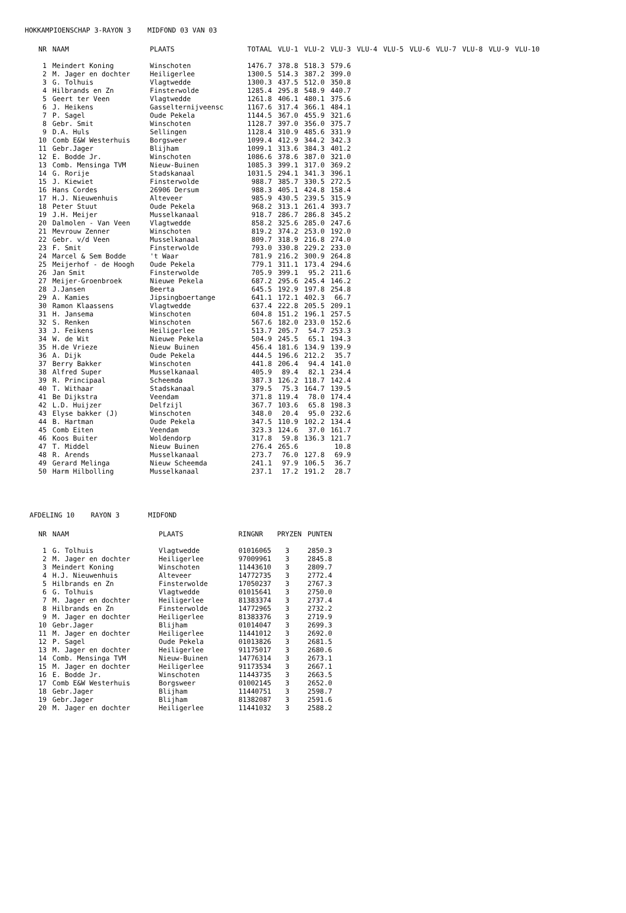HOKKAMPIOENSCHAP 3-RAYON 3 MIDFOND 03 VAN 03
| NR | NAAM | PLAATS | TOTAAL | VLU-1 | VLU-2 | VLU-3 | VLU-4 | VLU-5 | VLU-6 | VLU-7 | VLU-8 | VLU-9 | VLU-10 |
| --- | --- | --- | --- | --- | --- | --- | --- | --- | --- | --- | --- | --- | --- |
| 1 | Meindert Koning | Winschoten | 1476.7 | 378.8 | 518.3 | 579.6 | | | | | | | |
| 2 | M. Jager en dochter | Heiligerlee | 1300.5 | 514.3 | 387.2 | 399.0 | | | | | | | |
| 3 | G. Tolhuis | Vlagtwedde | 1300.3 | 437.5 | 512.0 | 350.8 | | | | | | | |
| 4 | Hilbrands en Zn | Finsterwolde | 1285.4 | 295.8 | 548.9 | 440.7 | | | | | | | |
| 5 | Geert ter Veen | Vlagtwedde | 1261.8 | 406.1 | 480.1 | 375.6 | | | | | | | |
| 6 | J. Heikens | Gasselternijveensc | 1167.6 | 317.4 | 366.1 | 484.1 | | | | | | | |
| 7 | P. Sagel | Oude Pekela | 1144.5 | 367.0 | 455.9 | 321.6 | | | | | | | |
| 8 | Gebr. Smit | Winschoten | 1128.7 | 397.0 | 356.0 | 375.7 | | | | | | | |
| 9 | D.A. Huls | Sellingen | 1128.4 | 310.9 | 485.6 | 331.9 | | | | | | | |
| 10 | Comb E&W Westerhuis | Borgsweer | 1099.4 | 412.9 | 344.2 | 342.3 | | | | | | | |
| 11 | Gebr.Jager | Blijham | 1099.1 | 313.6 | 384.3 | 401.2 | | | | | | | |
| 12 | E. Bodde Jr. | Winschoten | 1086.6 | 378.6 | 387.0 | 321.0 | | | | | | | |
| 13 | Comb. Mensinga TVM | Nieuw-Buinen | 1085.3 | 399.1 | 317.0 | 369.2 | | | | | | | |
| 14 | G. Rorije | Stadskanaal | 1031.5 | 294.1 | 341.3 | 396.1 | | | | | | | |
| 15 | J. Kiewiet | Finsterwolde | 988.7 | 385.7 | 330.5 | 272.5 | | | | | | | |
| 16 | Hans Cordes | 26906 Dersum | 988.3 | 405.1 | 424.8 | 158.4 | | | | | | | |
| 17 | H.J. Nieuwenhuis | Alteveer | 985.9 | 430.5 | 239.5 | 315.9 | | | | | | | |
| 18 | Peter Stuut | Oude Pekela | 968.2 | 313.1 | 261.4 | 393.7 | | | | | | | |
| 19 | J.H. Meijer | Musselkanaal | 918.7 | 286.7 | 286.8 | 345.2 | | | | | | | |
| 20 | Dalmolen - Van Veen | Vlagtwedde | 858.2 | 325.6 | 285.0 | 247.6 | | | | | | | |
| 21 | Mevrouw Zenner | Winschoten | 819.2 | 374.2 | 253.0 | 192.0 | | | | | | | |
| 22 | Gebr. v/d Veen | Musselkanaal | 809.7 | 318.9 | 216.8 | 274.0 | | | | | | | |
| 23 | F. Smit | Finsterwolde | 793.0 | 330.8 | 229.2 | 233.0 | | | | | | | |
| 24 | Marcel & Sem Bodde | 't Waar | 781.9 | 216.2 | 300.9 | 264.8 | | | | | | | |
| 25 | Meijerhof - de Hoogh | Oude Pekela | 779.1 | 311.1 | 173.4 | 294.6 | | | | | | | |
| 26 | Jan Smit | Finsterwolde | 705.9 | 399.1 | 95.2 | 211.6 | | | | | | | |
| 27 | Meijer-Groenbroek | Nieuwe Pekela | 687.2 | 295.6 | 245.4 | 146.2 | | | | | | | |
| 28 | J.Jansen | Beerta | 645.5 | 192.9 | 197.8 | 254.8 | | | | | | | |
| 29 | A. Kamies | Jipsingboertange | 641.1 | 172.1 | 402.3 | 66.7 | | | | | | | |
| 30 | Ramon Klaassens | Vlagtwedde | 637.4 | 222.8 | 205.5 | 209.1 | | | | | | | |
| 31 | H. Jansema | Winschoten | 604.8 | 151.2 | 196.1 | 257.5 | | | | | | | |
| 32 | S. Renken | Winschoten | 567.6 | 182.0 | 233.0 | 152.6 | | | | | | | |
| 33 | J. Feikens | Heiligerlee | 513.7 | 205.7 | 54.7 | 253.3 | | | | | | | |
| 34 | W. de Wit | Nieuwe Pekela | 504.9 | 245.5 | 65.1 | 194.3 | | | | | | | |
| 35 | H.de Vrieze | Nieuw Buinen | 456.4 | 181.6 | 134.9 | 139.9 | | | | | | | |
| 36 | A. Dijk | Oude Pekela | 444.5 | 196.6 | 212.2 | 35.7 | | | | | | | |
| 37 | Berry Bakker | Winschoten | 441.8 | 206.4 | 94.4 | 141.0 | | | | | | | |
| 38 | Alfred Super | Musselkanaal | 405.9 | 89.4 | 82.1 | 234.4 | | | | | | | |
| 39 | R. Principaal | Scheemda | 387.3 | 126.2 | 118.7 | 142.4 | | | | | | | |
| 40 | T. Withaar | Stadskanaal | 379.5 | 75.3 | 164.7 | 139.5 | | | | | | | |
| 41 | Be Dijkstra | Veendam | 371.8 | 119.4 | 78.0 | 174.4 | | | | | | | |
| 42 | L.D. Huijzer | Delfzijl | 367.7 | 103.6 | 65.8 | 198.3 | | | | | | | |
| 43 | Elyse bakker (J) | Winschoten | 348.0 | 20.4 | 95.0 | 232.6 | | | | | | | |
| 44 | B. Hartman | Oude Pekela | 347.5 | 110.9 | 102.2 | 134.4 | | | | | | | |
| 45 | Comb Eiten | Veendam | 323.3 | 124.6 | 37.0 | 161.7 | | | | | | | |
| 46 | Koos Buiter | Woldendorp | 317.8 | 59.8 | 136.3 | 121.7 | | | | | | | |
| 47 | T. Middel | Nieuw Buinen | 276.4 | 265.6 | | 10.8 | | | | | | | |
| 48 | R. Arends | Musselkanaal | 273.7 | 76.0 | 127.8 | 69.9 | | | | | | | |
| 49 | Gerard Melinga | Nieuw Scheemda | 241.1 | 97.9 | 106.5 | 36.7 | | | | | | | |
| 50 | Harm Hilbolling | Musselkanaal | 237.1 | 17.2 | 191.2 | 28.7 | | | | | | | |
AFDELING 10 RAYON 3 MIDFOND
| NR | NAAM | PLAATS | RINGNR | PRYZEN | PUNTEN |
| --- | --- | --- | --- | --- | --- |
| 1 | G. Tolhuis | Vlagtwedde | 01016065 | 3 | 2850.3 |
| 2 | M. Jager en dochter | Heiligerlee | 97009961 | 3 | 2845.8 |
| 3 | Meindert Koning | Winschoten | 11443610 | 3 | 2809.7 |
| 4 | H.J. Nieuwenhuis | Alteveer | 14772735 | 3 | 2772.4 |
| 5 | Hilbrands en Zn | Finsterwolde | 17050237 | 3 | 2767.3 |
| 6 | G. Tolhuis | Vlagtwedde | 01015641 | 3 | 2750.0 |
| 7 | M. Jager en dochter | Heiligerlee | 81383374 | 3 | 2737.4 |
| 8 | Hilbrands en Zn | Finsterwolde | 14772965 | 3 | 2732.2 |
| 9 | M. Jager en dochter | Heiligerlee | 81383376 | 3 | 2719.9 |
| 10 | Gebr.Jager | Blijham | 01014047 | 3 | 2699.3 |
| 11 | M. Jager en dochter | Heiligerlee | 11441012 | 3 | 2692.0 |
| 12 | P. Sagel | Oude Pekela | 01013826 | 3 | 2681.5 |
| 13 | M. Jager en dochter | Heiligerlee | 91175017 | 3 | 2680.6 |
| 14 | Comb. Mensinga TVM | Nieuw-Buinen | 14776314 | 3 | 2673.1 |
| 15 | M. Jager en dochter | Heiligerlee | 91173534 | 3 | 2667.1 |
| 16 | E. Bodde Jr. | Winschoten | 11443735 | 3 | 2663.5 |
| 17 | Comb E&W Westerhuis | Borgsweer | 01002145 | 3 | 2652.0 |
| 18 | Gebr.Jager | Blijham | 11440751 | 3 | 2598.7 |
| 19 | Gebr.Jager | Blijham | 81382087 | 3 | 2591.6 |
| 20 | M. Jager en dochter | Heiligerlee | 11441032 | 3 | 2588.2 |